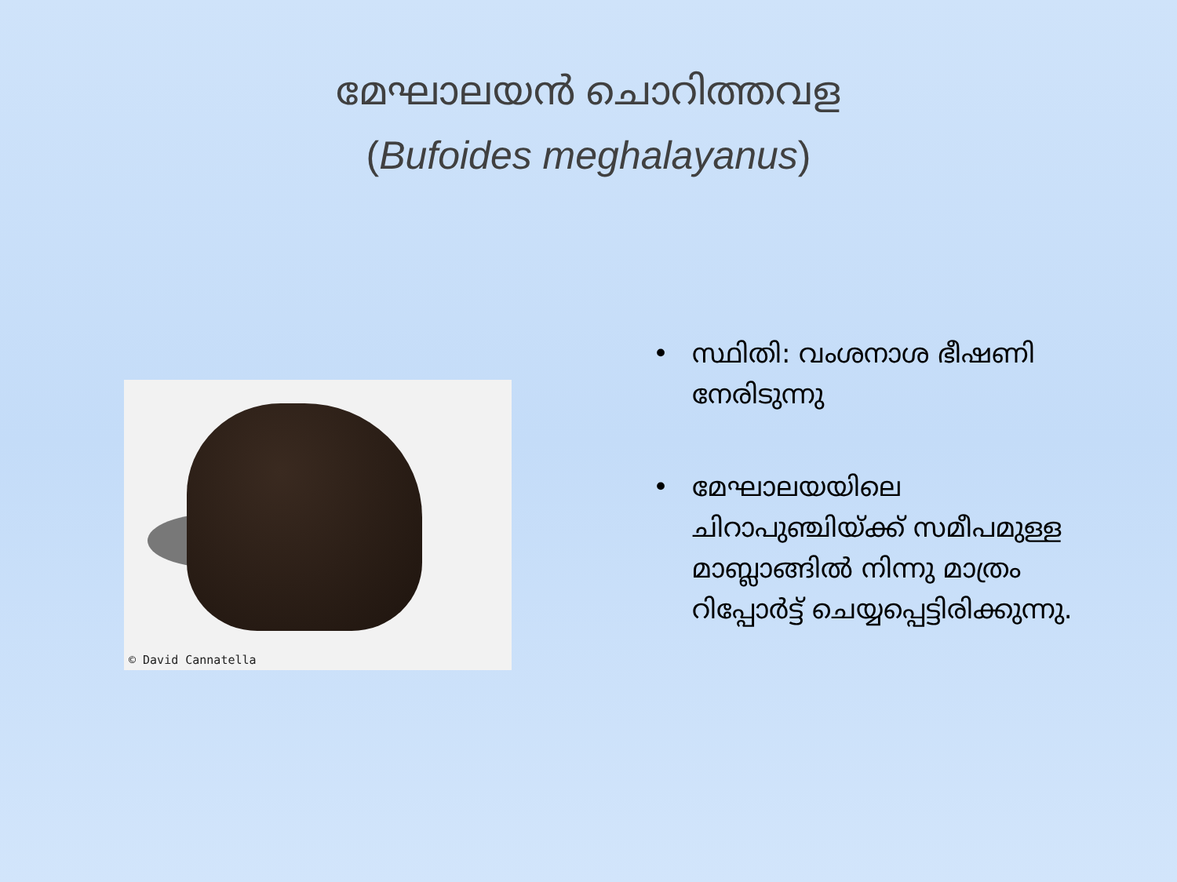മേഘാലയൻ ചൊറിത്തവള
(Bufoides meghalayanus)
© David Cannatella
• സ്ഥിതി: വംശനാശ ഭീഷണി നേരിടുന്നു
• മേഘാലയയിലെ ചിറാപുഞ്ചിയ്ക്ക് സമീപമുള്ള മാബ്ലാങ്ങിൽ നിന്നു മാത്രം റിപ്പോർട്ട് ചെയ്യപ്പെട്ടിരിക്കുന്നു.